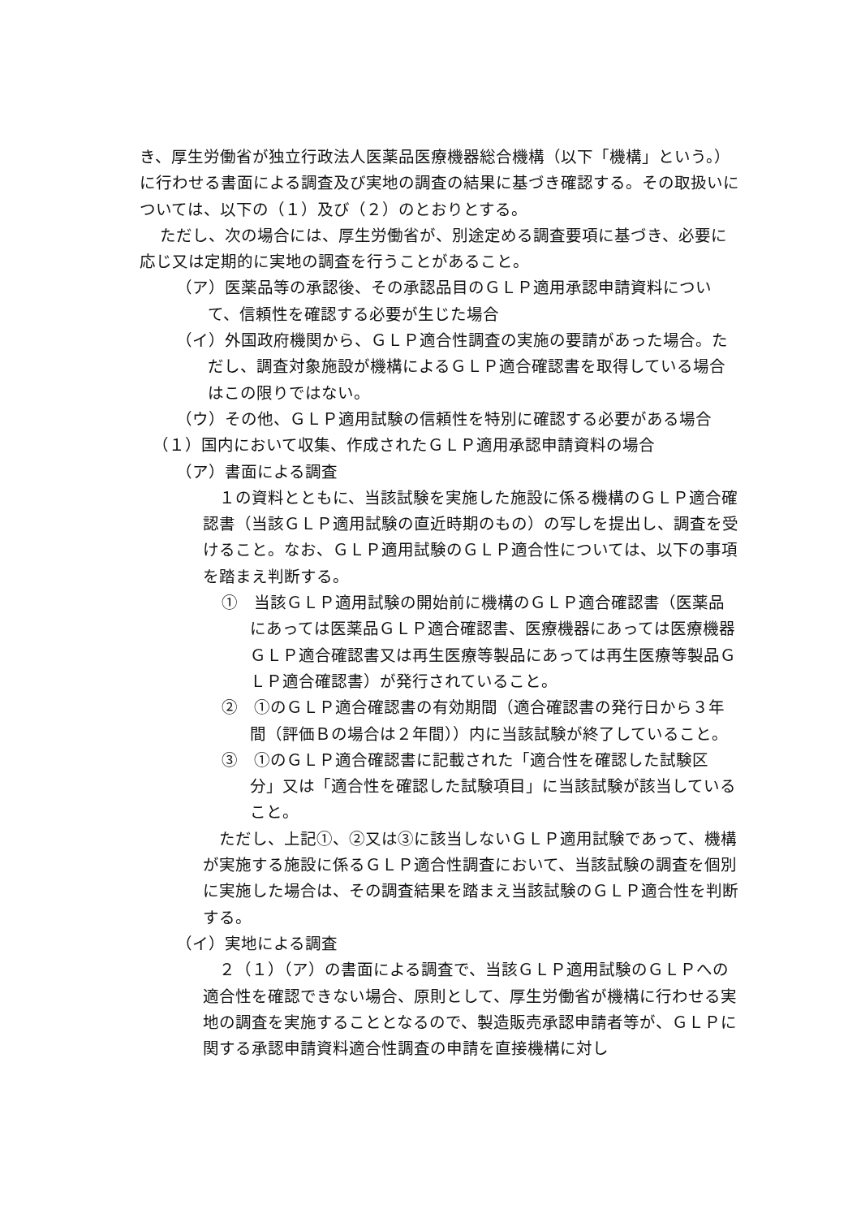き、厚生労働省が独立行政法人医薬品医療機器総合機構（以下「機構」という。）に行わせる書面による調査及び実地の調査の結果に基づき確認する。その取扱いについては、以下の（１）及び（２）のとおりとする。
ただし、次の場合には、厚生労働省が、別途定める調査要項に基づき、必要に応じ又は定期的に実地の調査を行うことがあること。
（ア）医薬品等の承認後、その承認品目のＧＬＰ適用承認申請資料について、信頼性を確認する必要が生じた場合
（イ）外国政府機関から、ＧＬＰ適合性調査の実施の要請があった場合。ただし、調査対象施設が機構によるＧＬＰ適合確認書を取得している場合はこの限りではない。
（ウ）その他、ＧＬＰ適用試験の信頼性を特別に確認する必要がある場合
（１）国内において収集、作成されたＧＬＰ適用承認申請資料の場合
（ア）書面による調査
１の資料とともに、当該試験を実施した施設に係る機構のＧＬＰ適合確認書（当該ＧＬＰ適用試験の直近時期のもの）の写しを提出し、調査を受けること。なお、ＧＬＰ適用試験のＧＬＰ適合性については、以下の事項を踏まえ判断する。
①　当該ＧＬＰ適用試験の開始前に機構のＧＬＰ適合確認書（医薬品にあっては医薬品ＧＬＰ適合確認書、医療機器にあっては医療機器ＧＬＰ適合確認書又は再生医療等製品にあっては再生医療等製品ＧＬＰ適合確認書）が発行されていること。
②　①のＧＬＰ適合確認書の有効期間（適合確認書の発行日から３年間（評価Ｂの場合は２年間））内に当該試験が終了していること。
③　①のＧＬＰ適合確認書に記載された「適合性を確認した試験区分」又は「適合性を確認した試験項目」に当該試験が該当していること。
ただし、上記①、②又は③に該当しないＧＬＰ適用試験であって、機構が実施する施設に係るＧＬＰ適合性調査において、当該試験の調査を個別に実施した場合は、その調査結果を踏まえ当該試験のＧＬＰ適合性を判断する。
（イ）実地による調査
２（１）（ア）の書面による調査で、当該ＧＬＰ適用試験のＧＬＰへの適合性を確認できない場合、原則として、厚生労働省が機構に行わせる実地の調査を実施することとなるので、製造販売承認申請者等が、ＧＬＰに関する承認申請資料適合性調査の申請を直接機構に対し